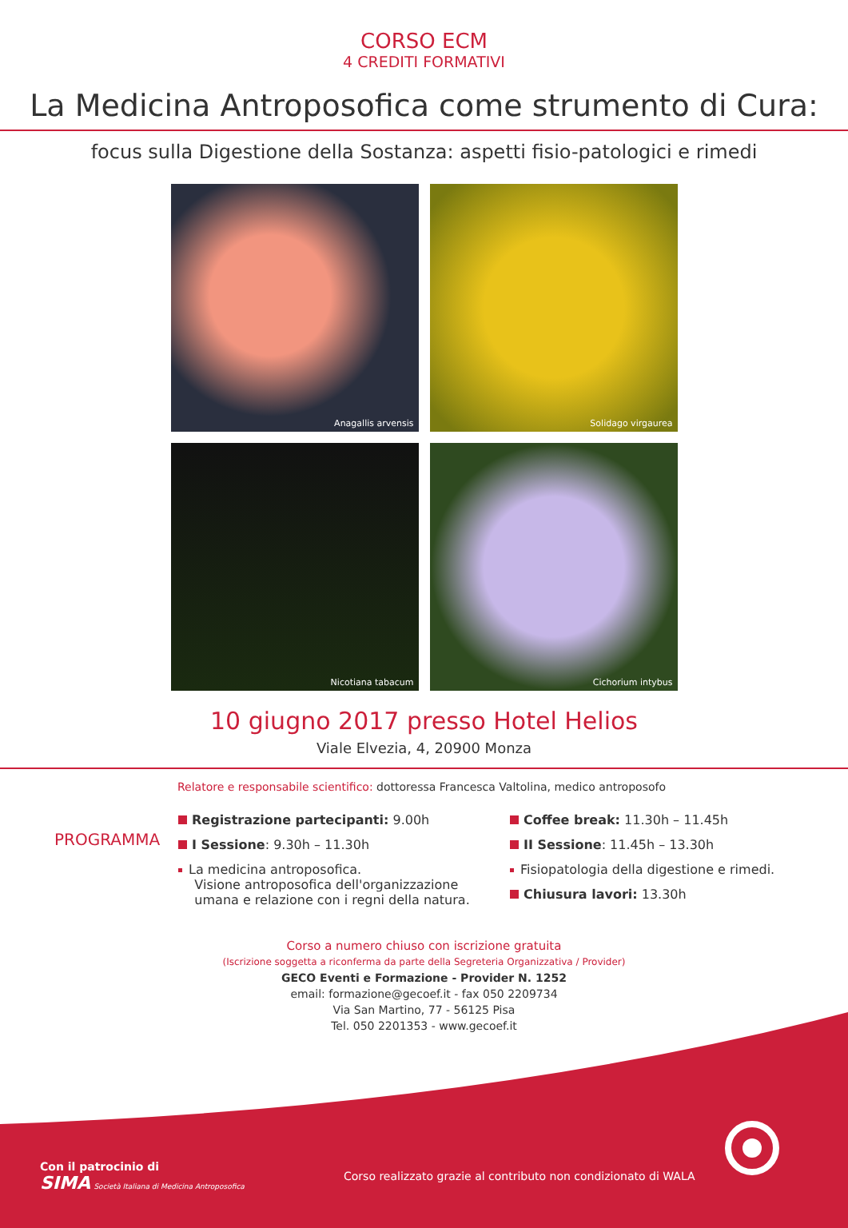CORSO ECM
4 CREDITI FORMATIVI
La Medicina Antroposofica come strumento di Cura:
focus sulla Digestione della Sostanza: aspetti fisio-patologici e rimedi
Anagallis arvensis
Solidago virgaurea
Nicotiana tabacum
Cichorium intybus
10 giugno 2017 presso Hotel Helios
Viale Elvezia, 4, 20900 Monza
Relatore e responsabile scientifico: dottoressa Francesca Valtolina, medico antroposofo
PROGRAMMA
Registrazione partecipanti: 9.00h
I Sessione: 9.30h – 11.30h
La medicina antroposofica.
Visione antroposofica dell'organizzazione
umana e relazione con i regni della natura.
Coffee break: 11.30h – 11.45h
II Sessione: 11.45h – 13.30h
Fisiopatologia della digestione e rimedi.
Chiusura lavori: 13.30h
Corso a numero chiuso con iscrizione gratuita
(Iscrizione soggetta a riconferma da parte della Segreteria Organizzativa / Provider)
GECO Eventi e Formazione - Provider N. 1252
email: formazione@gecoef.it - fax 050 2209734
Via San Martino, 77 - 56125 Pisa
Tel. 050 2201353 - www.gecoef.it
Con il patrocinio di
SIMA Società Italiana di Medicina Antroposofica
Corso realizzato grazie al contributo non condizionato di WALA